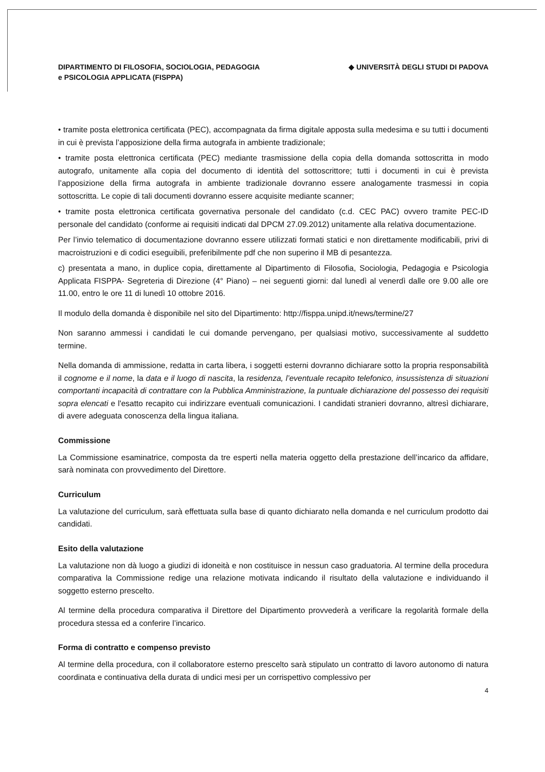DIPARTIMENTO DI FILOSOFIA, SOCIOLOGIA, PEDAGOGIA
e PSICOLOGIA APPLICATA (FISPPA)
◆ UNIVERSITÀ DEGLI STUDI DI PADOVA
• tramite posta elettronica certificata (PEC), accompagnata da firma digitale apposta sulla medesima e su tutti i documenti in cui è prevista l’apposizione della firma autografa in ambiente tradizionale;
• tramite posta elettronica certificata (PEC) mediante trasmissione della copia della domanda sottoscritta in modo autografo, unitamente alla copia del documento di identità del sottoscrittore; tutti i documenti in cui è prevista l’apposizione della firma autografa in ambiente tradizionale dovranno essere analogamente trasmessi in copia sottoscritta. Le copie di tali documenti dovranno essere acquisite mediante scanner;
• tramite posta elettronica certificata governativa personale del candidato (c.d. CEC PAC) ovvero tramite PEC-ID personale del candidato (conforme ai requisiti indicati dal DPCM 27.09.2012) unitamente alla relativa documentazione.
Per l’invio telematico di documentazione dovranno essere utilizzati formati statici e non direttamente modificabili, privi di macroistruzioni e di codici eseguibili, preferibilmente pdf che non superino il MB di pesantezza.
c) presentata a mano, in duplice copia, direttamente al Dipartimento di Filosofia, Sociologia, Pedagogia e Psicologia Applicata FISPPA- Segreteria di Direzione (4° Piano) – nei seguenti giorni: dal lunedì al venerdì dalle ore 9.00 alle ore 11.00, entro le ore 11 di lunedì 10 ottobre 2016.
Il modulo della domanda è disponibile nel sito del Dipartimento: http://fisppa.unipd.it/news/termine/27
Non saranno ammessi i candidati le cui domande pervengano, per qualsiasi motivo, successivamente al suddetto termine.
Nella domanda di ammissione, redatta in carta libera, i soggetti esterni dovranno dichiarare sotto la propria responsabilità il cognome e il nome, la data e il luogo di nascita, la residenza, l’eventuale recapito telefonico, insussistenza di situazioni comportanti incapacità di contrattare con la Pubblica Amministrazione, la puntuale dichiarazione del possesso dei requisiti sopra elencati e l'esatto recapito cui indirizzare eventuali comunicazioni. I candidati stranieri dovranno, altresì dichiarare, di avere adeguata conoscenza della lingua italiana.
Commissione
La Commissione esaminatrice, composta da tre esperti nella materia oggetto della prestazione dell’incarico da affidare, sarà nominata con provvedimento del Direttore.
Curriculum
La valutazione del curriculum, sarà effettuata sulla base di quanto dichiarato nella domanda e nel curriculum prodotto dai candidati.
Esito della valutazione
La valutazione non dà luogo a giudizi di idoneità e non costituisce in nessun caso graduatoria. Al termine della procedura comparativa la Commissione redige una relazione motivata indicando il risultato della valutazione e individuando il soggetto esterno prescelto.
Al termine della procedura comparativa il Direttore del Dipartimento provvederà a verificare la regolarità formale della procedura stessa ed a conferire l’incarico.
Forma di contratto e compenso previsto
Al termine della procedura, con il collaboratore esterno prescelto sarà stipulato un contratto di lavoro autonomo di natura coordinata e continuativa della durata di undici mesi per un corrispettivo complessivo per
4